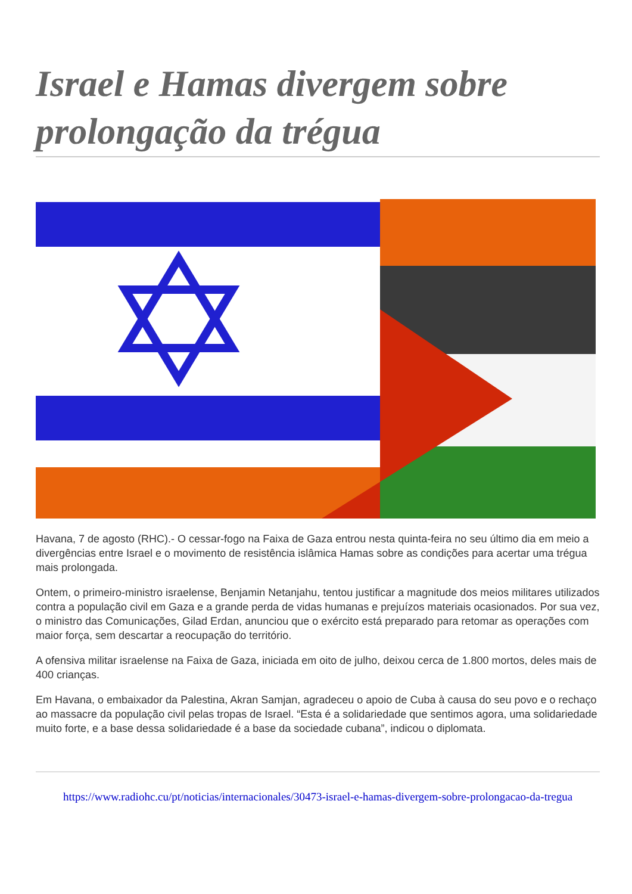Israel e Hamas divergem sobre prolongação da trégua
Havana, 7 de agosto (RHC).- O cessar-fogo na Faixa de Gaza entrou nesta quinta-feira no seu último dia em meio a divergências entre Israel e o movimento de resistência islâmica Hamas sobre as condições para acertar uma trégua mais prolongada.
Ontem, o primeiro-ministro israelense, Benjamin Netanjahu, tentou justificar a magnitude dos meios militares utilizados contra a população civil em Gaza e a grande perda de vidas humanas e prejuízos materiais ocasionados. Por sua vez, o ministro das Comunicações, Gilad Erdan, anunciou que o exército está preparado para retomar as operações com maior força, sem descartar a reocupação do território.
A ofensiva militar israelense na Faixa de Gaza, iniciada em oito de julho, deixou cerca de 1.800 mortos, deles mais de 400 crianças.
Em Havana, o embaixador da Palestina, Akran Samjan, agradeceu o apoio de Cuba à causa do seu povo e o rechaço ao massacre da população civil pelas tropas de Israel. “Esta é a solidariedade que sentimos agora, uma solidariedade muito forte, e a base dessa solidariedade é a base da sociedade cubana”, indicou o diplomata.
https://www.radiohc.cu/pt/noticias/internacionales/30473-israel-e-hamas-divergem-sobre-prolongacao-da-tregua